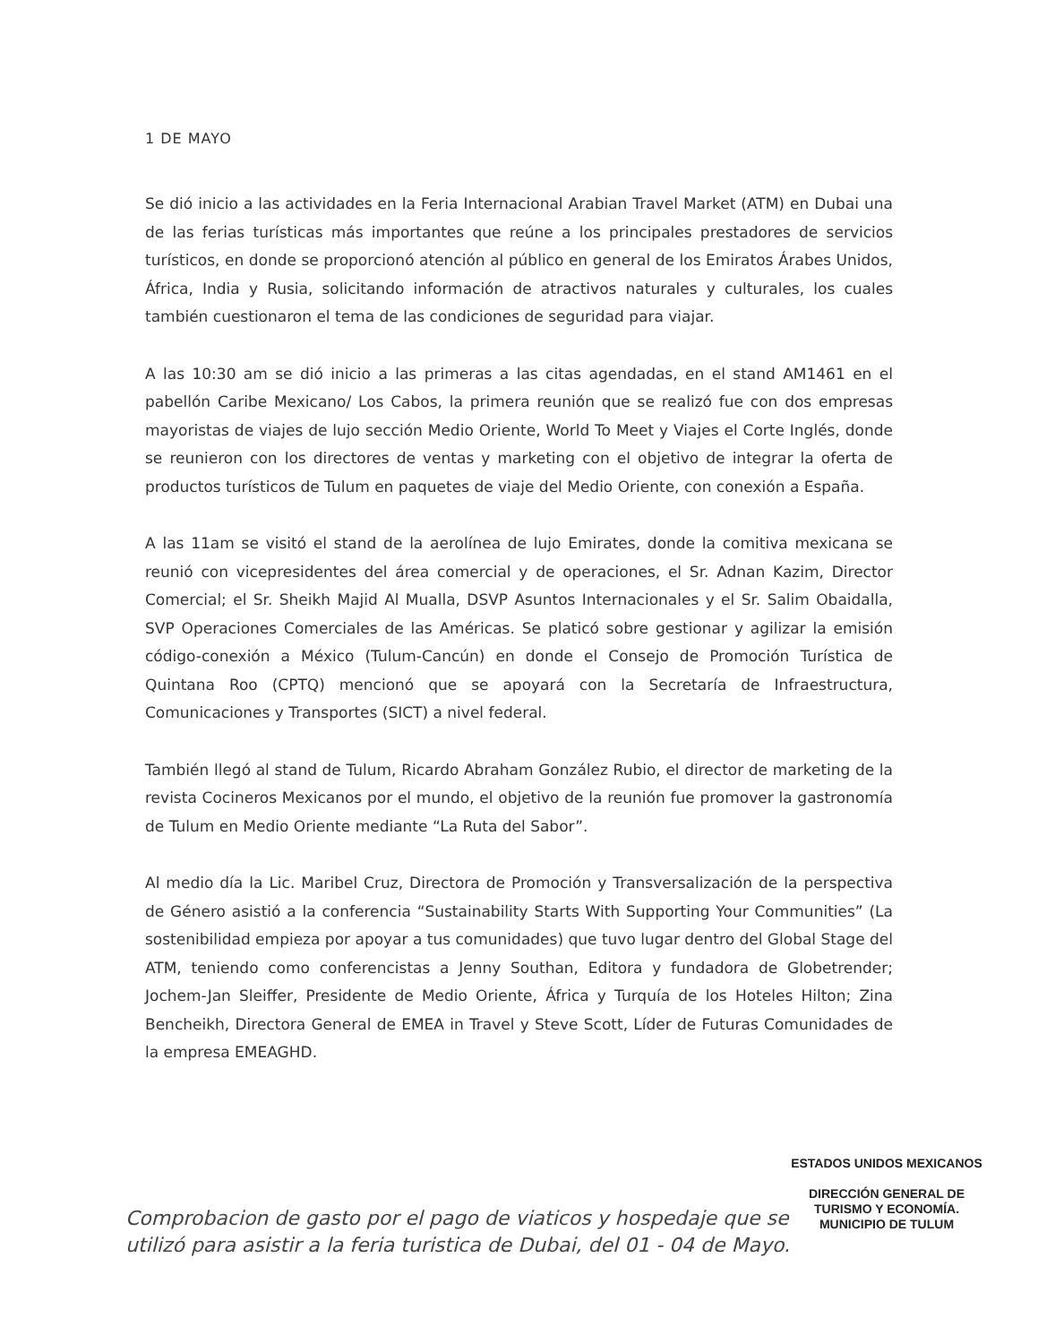1 DE MAYO
Se dió inicio a las actividades en la Feria Internacional Arabian Travel Market (ATM) en Dubai una de las ferias turísticas más importantes que reúne a los principales prestadores de servicios turísticos, en donde se proporcionó atención al público en general de los Emiratos Árabes Unidos, África, India y Rusia, solicitando información de atractivos naturales y culturales, los cuales también cuestionaron el tema de las condiciones de seguridad para viajar.
A las 10:30 am se dió inicio a las primeras a las citas agendadas, en el stand AM1461 en el pabellón Caribe Mexicano/ Los Cabos, la primera reunión que se realizó fue con dos empresas mayoristas de viajes de lujo sección Medio Oriente, World To Meet y Viajes el Corte Inglés, donde se reunieron con los directores de ventas y marketing con el objetivo de integrar la oferta de productos turísticos de Tulum en paquetes de viaje del Medio Oriente, con conexión a España.
A las 11am se visitó el stand de la aerolínea de lujo Emirates, donde la comitiva mexicana se reunió con vicepresidentes del área comercial y de operaciones, el Sr. Adnan Kazim, Director Comercial; el Sr. Sheikh Majid Al Mualla, DSVP Asuntos Internacionales y el Sr. Salim Obaidalla, SVP Operaciones Comerciales de las Américas. Se platicó sobre gestionar y agilizar la emisión código-conexión a México (Tulum-Cancún) en donde el Consejo de Promoción Turística de Quintana Roo (CPTQ) mencionó que se apoyará con la Secretaría de Infraestructura, Comunicaciones y Transportes (SICT) a nivel federal.
También llegó al stand de Tulum, Ricardo Abraham González Rubio, el director de marketing de la revista Cocineros Mexicanos por el mundo, el objetivo de la reunión fue promover la gastronomía de Tulum en Medio Oriente mediante “La Ruta del Sabor”.
Al medio día la Lic. Maribel Cruz, Directora de Promoción y Transversalización de la perspectiva de Género asistió a la conferencia “Sustainability Starts With Supporting Your Communities” (La sostenibilidad empieza por apoyar a tus comunidades) que tuvo lugar dentro del Global Stage del ATM, teniendo como conferencistas a Jenny Southan, Editora y fundadora de Globetrender; Jochem-Jan Sleiffer, Presidente de Medio Oriente, África y Turquía de los Hoteles Hilton; Zina Bencheikh, Directora General de EMEA in Travel y Steve Scott, Líder de Futuras Comunidades de la empresa EMEAGHD.
ESTADOS UNIDOS MEXICANOS
DIRECCIÓN GENERAL DE
TURISMO Y ECONOMÍA.
MUNICIPIO DE TULUM
Comprobacion de gasto por el pago de viaticos y hospedaje que se utilizó para asistir a la feria turistica de Dubai, del 01 - 04 de Mayo.